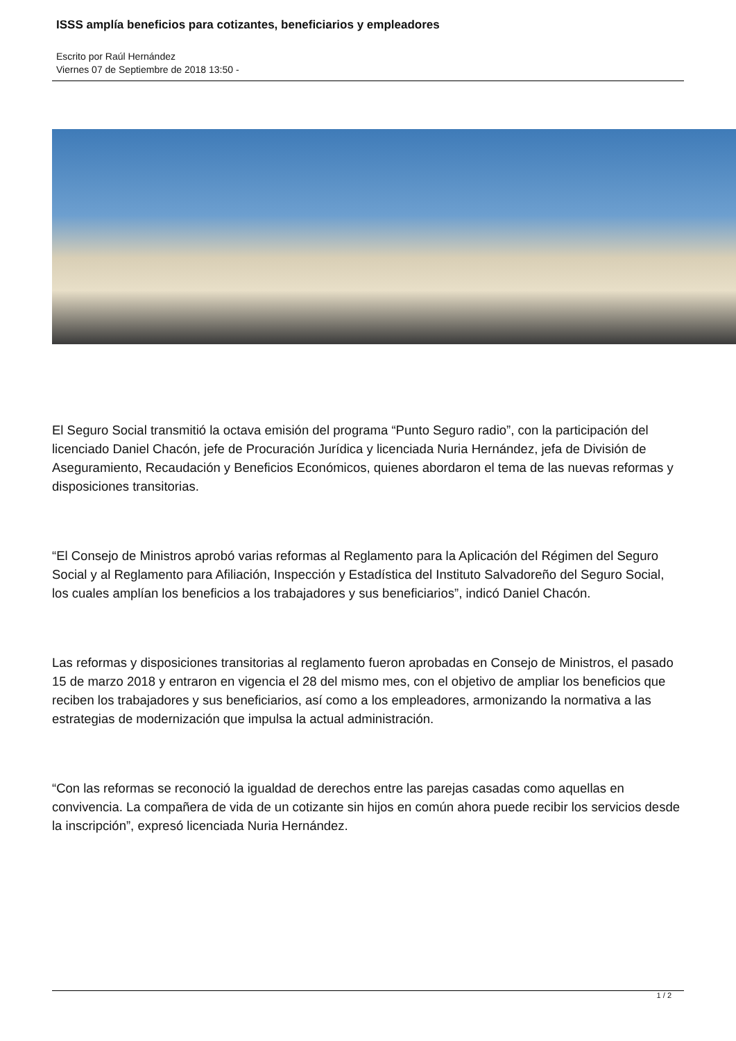ISSS amplía beneficios para cotizantes, beneficiarios y empleadores
Escrito por Raúl Hernández
Viernes 07 de Septiembre de 2018 13:50 -
El Seguro Social transmitió la octava emisión del programa “Punto Seguro radio”, con la participación del licenciado Daniel Chacón, jefe de Procuración Jurídica y licenciada Nuria Hernández, jefa de División de Aseguramiento, Recaudación y Beneficios Económicos, quienes abordaron el tema de las nuevas reformas y disposiciones transitorias.
“El Consejo de Ministros aprobó varias reformas al Reglamento para la Aplicación del Régimen del Seguro Social y al Reglamento para Afiliación, Inspección y Estadística del Instituto Salvadoreño del Seguro Social, los cuales amplían los beneficios a los trabajadores y sus beneficiarios”, indicó Daniel Chacón.
Las reformas y disposiciones transitorias al reglamento fueron aprobadas en Consejo de Ministros, el pasado 15 de marzo 2018 y entraron en vigencia el 28 del mismo mes, con el objetivo de ampliar los beneficios que reciben los trabajadores y sus beneficiarios, así como a los empleadores, armonizando la normativa a las estrategias de modernización que impulsa la actual administración.
“Con las reformas se reconoció la igualdad de derechos entre las parejas casadas como aquellas en convivencia. La compañera de vida de un cotizante sin hijos en común ahora puede recibir los servicios desde la inscripción”, expresó licenciada Nuria Hernández.
1 / 2